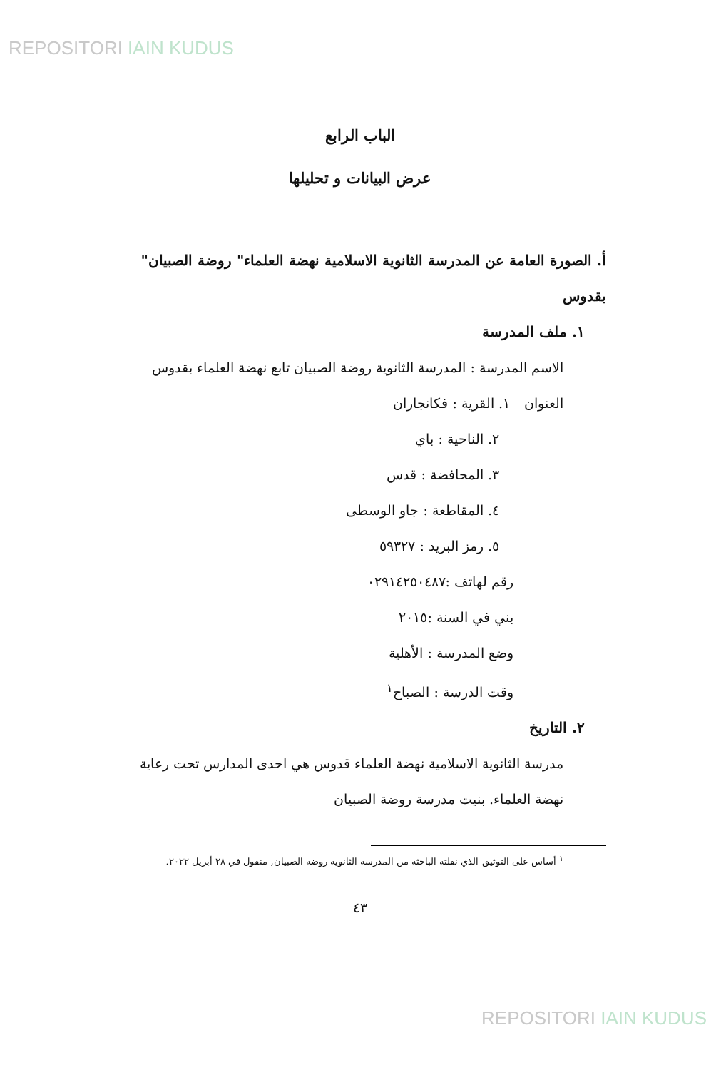REPOSITORI IAIN KUDUS
الباب الرابع
عرض البيانات و تحليلها
أ. الصورة العامة عن المدرسة الثانوية الاسلامية نهضة العلماء" روضة الصبيان" بقدوس
١. ملف المدرسة
الاسم المدرسة : المدرسة الثانوية روضة الصبيان تابع نهضة العلماء بقدوس
العنوان ١. القرية : فكانجاران
٢. الناحية : باي
٣. المحافضة : قدس
٤. المقاطعة : جاو الوسطى
٥. رمز البريد : ٥٩٣٢٧
رقم لهاتف :٠٢٩١٤٢٥٠٤٨٧
بني في السنة :٢٠١٥
وضع المدرسة : الأهلية
وقت الدرسة : الصباح<sup>١</sup>
٢. التاريخ
مدرسة الثانوية الاسلامية نهضة العلماء قدوس هي احدى المدارس تحت رعاية نهضة العلماء. بنيت مدرسة روضة الصبيان
<sup>١</sup> أساس على التوثيق الذي نقلته الباحثة من المدرسة الثانوية روضة الصبيان, منقول في ٢٨ أبريل ٢٠٢٢.
٤٣
REPOSITORI IAIN KUDUS